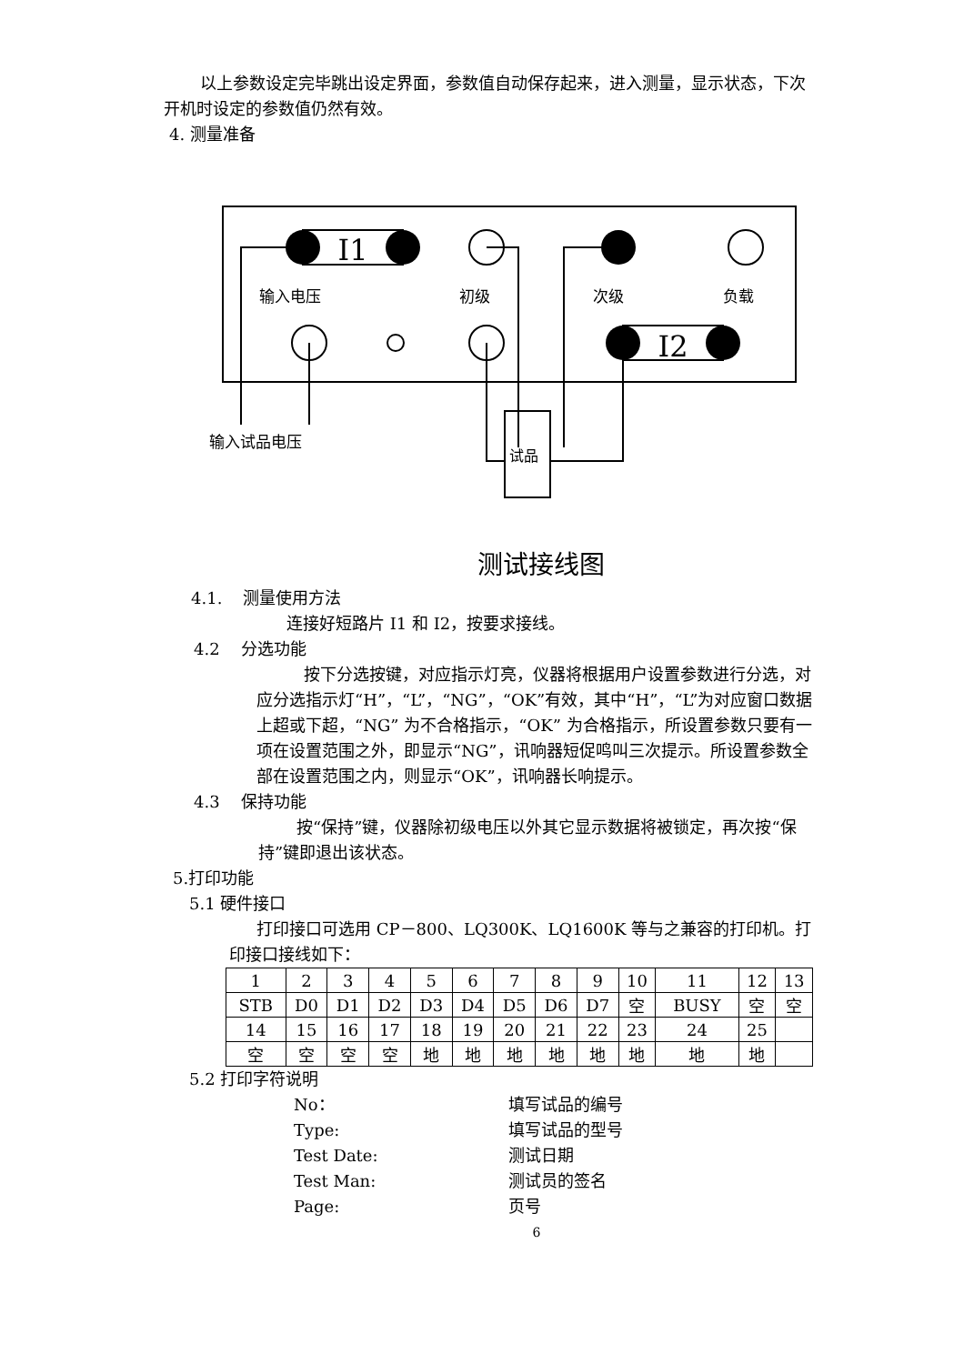以上参数设定完毕跳出设定界面，参数值自动保存起来，进入测量，显示状态，下次开机时设定的参数值仍然有效。
4. 测量准备
I1
输入电压
初级
次级
负载
I2
试品
输入试品电压
测试接线图
4.1. 测量使用方法
连接好短路片 I1 和 I2，按要求接线。
4.2 分选功能
按下分选按键，对应指示灯亮，仪器将根据用户设置参数进行分选，对应分选指示灯“H”，“L”，“NG”，“OK”有效，其中“H”，“L”为对应窗口数据上超或下超，“NG” 为不合格指示，“OK” 为合格指示，所设置参数只要有一项在设置范围之外，即显示“NG”，讯响器短促鸣叫三次提示。所设置参数全部在设置范围之内，则显示“OK”，讯响器长响提示。
4.3 保持功能
按“保持”键，仪器除初级电压以外其它显示数据将被锁定，再次按“保持”键即退出该状态。
5.打印功能
5.1 硬件接口
打印接口可选用 CP－800、LQ300K、LQ1600K 等与之兼容的打印机。打印接口接线如下：
| 1 | 2 | 3 | 4 | 5 | 6 | 7 | 8 | 9 | 10 | 11 | 12 | 13 |
| STB | D0 | D1 | D2 | D3 | D4 | D5 | D6 | D7 | 空 | BUSY | 空 | 空 |
| 14 | 15 | 16 | 17 | 18 | 19 | 20 | 21 | 22 | 23 | 24 | 25 | |
| 空 | 空 | 空 | 空 | 地 | 地 | 地 | 地 | 地 | 地 | 地 | 地 | |
5.2 打印字符说明
No： 填写试品的编号
Type: 填写试品的型号
Test Date: 测试日期
Test Man: 测试员的签名
Page: 页号
6